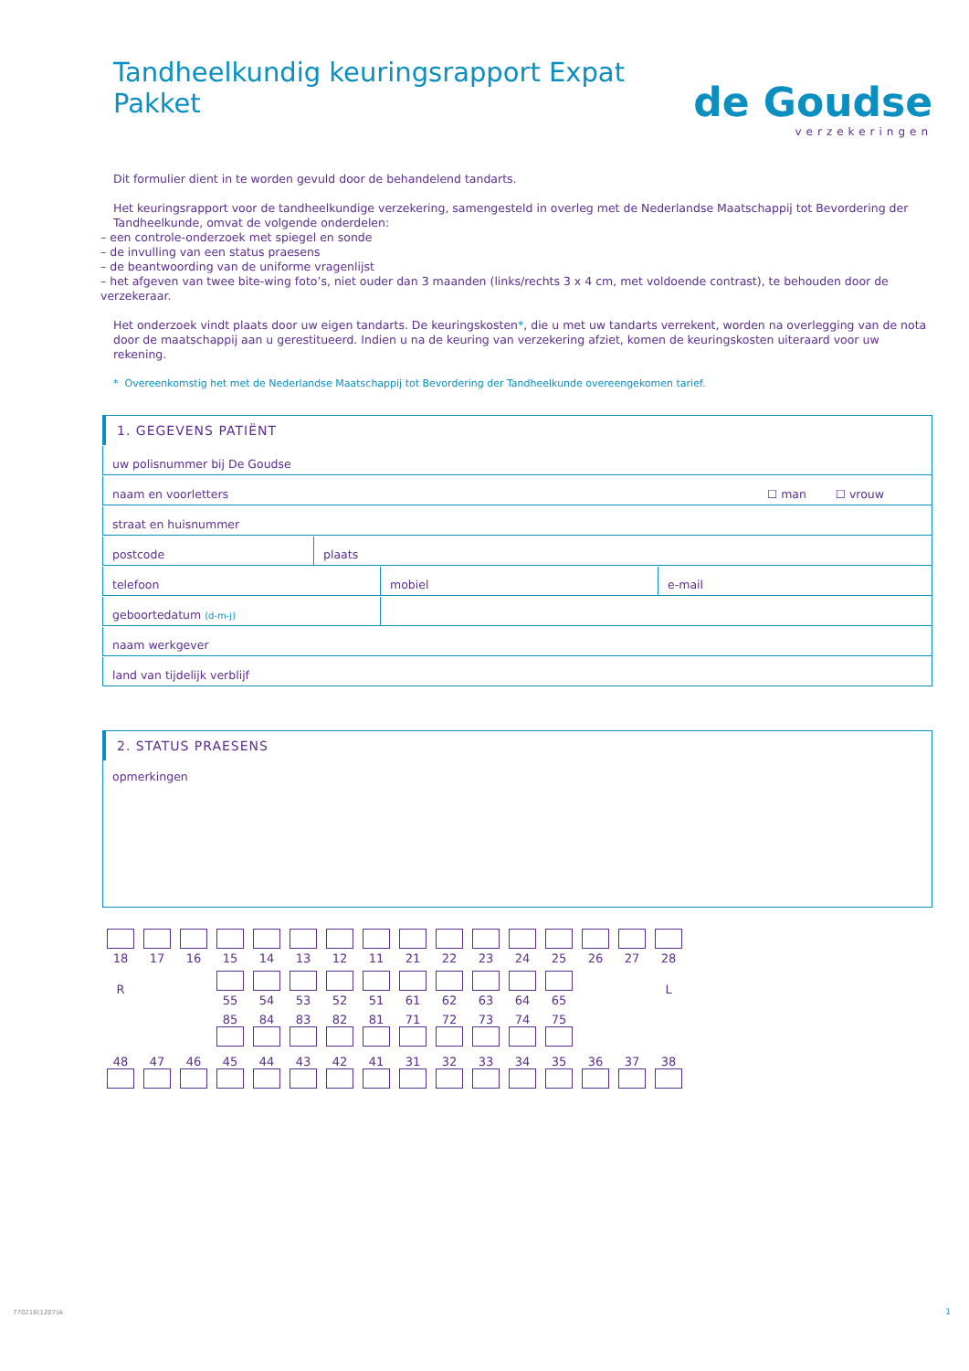Tandheelkundig keuringsrapport Expat Pakket
de Goudse
verzekeringen
Dit formulier dient in te worden gevuld door de behandelend tandarts.
Het keuringsrapport voor de tandheelkundige verzekering, samengesteld in overleg met de Nederlandse Maatschappij tot Bevordering der Tandheelkunde, omvat de volgende onderdelen:
– een controle-onderzoek met spiegel en sonde
– de invulling van een status praesens
– de beantwoording van de uniforme vragenlijst
– het afgeven van twee bite-wing foto’s, niet ouder dan 3 maanden (links/rechts 3 x 4 cm, met voldoende contrast), te behouden door de verzekeraar.
Het onderzoek vindt plaats door uw eigen tandarts. De keuringskosten*, die u met uw tandarts verrekent, worden na overlegging van de nota door de maatschappij aan u gerestitueerd. Indien u na de keuring van verzekering afziet, komen de keuringskosten uiteraard voor uw rekening.
* Overeenkomstig het met de Nederlandse Maatschappij tot Bevordering der Tandheelkunde overeengekomen tarief.
1. GEGEVENS PATIËNT
uw polisnummer bij De Goudse
naam en voorletters ☐ man ☐ vrouw
straat en huisnummer
postcode plaats
telefoon mobiel e-mail
geboortedatum (d-m-j)
naam werkgever
land van tijdelijk verblijf
2. STATUS PRAESENS
opmerkingen
| 18 | 17 | 16 | 15 | 14 | 13 | 12 | 11 | 21 | 22 | 23 | 24 | 25 | 26 | 27 | 28 |
| R | | | 55 | 54 | 53 | 52 | 51 | 61 | 62 | 63 | 64 | 65 | | | L |
| | | | 85 | 84 | 83 | 82 | 81 | 71 | 72 | 73 | 74 | 75 | | | |
| 48 | 47 | 46 | 45 | 44 | 43 | 42 | 41 | 31 | 32 | 33 | 34 | 35 | 36 | 37 | 38 |
770216(1207)A 1